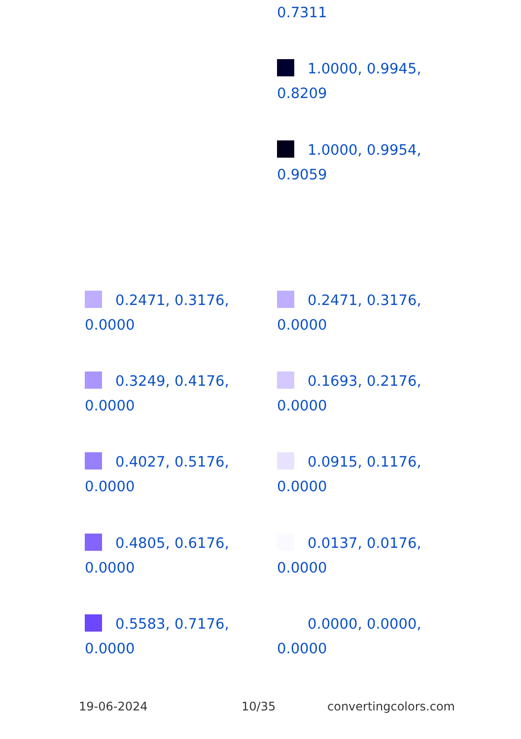0.7311
1.0000, 0.9945, 0.8209
1.0000, 0.9954, 0.9059
0.2471, 0.3176, 0.0000
0.2471, 0.3176, 0.0000
0.3249, 0.4176, 0.0000
0.1693, 0.2176, 0.0000
0.4027, 0.5176, 0.0000
0.0915, 0.1176, 0.0000
0.4805, 0.6176, 0.0000
0.0137, 0.0176, 0.0000
0.5583, 0.7176, 0.0000
0.0000, 0.0000, 0.0000
19-06-2024 10/35 convertingcolors.com